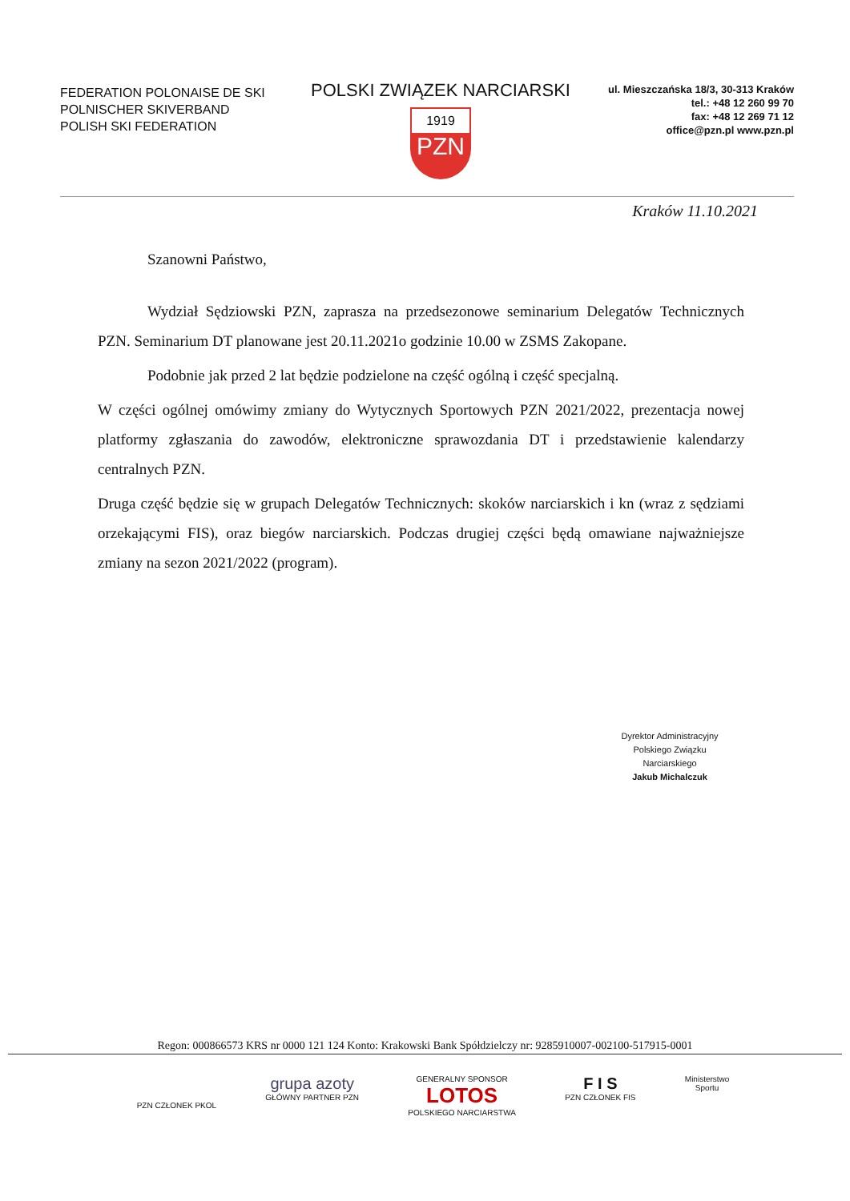FEDERATION POLONAISE DE SKI
POLNISCHER SKIVERBAND
POLISH SKI FEDERATION
POLSKI ZWIĄZEK NARCIARSKI
1919
PZN
ul. Mieszczańska 18/3, 30-313 Kraków
tel.: +48 12 260 99 70
fax: +48 12 269 71 12
office@pzn.pl www.pzn.pl
Kraków 11.10.2021
Szanowni Państwo,
Wydział Sędziowski PZN, zaprasza na przedsezonowe seminarium Delegatów Technicznych PZN. Seminarium DT planowane jest 20.11.2021o godzinie 10.00 w ZSMS Zakopane.
Podobnie jak przed 2 lat będzie podzielone na część ogólną i część specjalną.
W części ogólnej omówimy zmiany do Wytycznych Sportowych PZN 2021/2022, prezentacja nowej platformy zgłaszania do zawodów, elektroniczne sprawozdania DT i przedstawienie kalendarzy centralnych PZN.
Druga część będzie się w grupach Delegatów Technicznych: skoków narciarskich i kn (wraz z sędziami orzekającymi FIS), oraz biegów narciarskich. Podczas drugiej części będą omawiane najważniejsze zmiany na sezon 2021/2022 (program).
Dyrektor Administracyjny
Polskiego Związku Narciarskiego
Jakub Michalczuk
Regon: 000866573 KRS nr 0000 121 124 Konto: Krakowski Bank Spółdzielczy nr: 9285910007-002100-517915-0001
PZN CZŁONEK PKOL
grupa azoty
GŁÓWNY PARTNER PZN
GENERALNY SPONSOR
LOTOS
POLSKIEGO NARCIARSTWA
F I S
PZN CZŁONEK FIS
Ministerstwo
Sportu